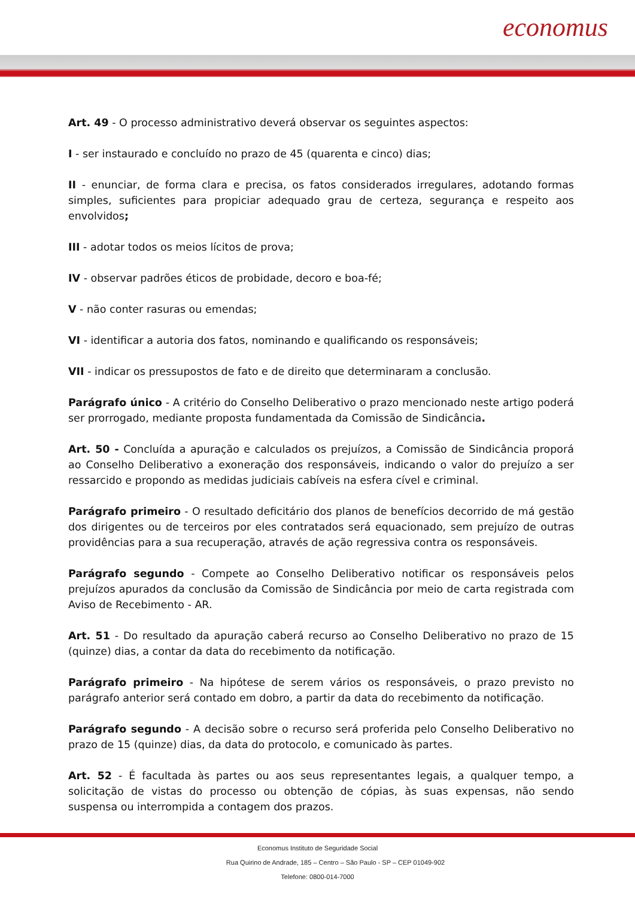economus
Art. 49 - O processo administrativo deverá observar os seguintes aspectos:
I - ser instaurado e concluído no prazo de 45 (quarenta e cinco) dias;
II - enunciar, de forma clara e precisa, os fatos considerados irregulares, adotando formas simples, suficientes para propiciar adequado grau de certeza, segurança e respeito aos envolvidos;
III - adotar todos os meios lícitos de prova;
IV - observar padrões éticos de probidade, decoro e boa-fé;
V - não conter rasuras ou emendas;
VI - identificar a autoria dos fatos, nominando e qualificando os responsáveis;
VII - indicar os pressupostos de fato e de direito que determinaram a conclusão.
Parágrafo único - A critério do Conselho Deliberativo o prazo mencionado neste artigo poderá ser prorrogado, mediante proposta fundamentada da Comissão de Sindicância.
Art. 50 - Concluída a apuração e calculados os prejuízos, a Comissão de Sindicância proporá ao Conselho Deliberativo a exoneração dos responsáveis, indicando o valor do prejuízo a ser ressarcido e propondo as medidas judiciais cabíveis na esfera cível e criminal.
Parágrafo primeiro - O resultado deficitário dos planos de benefícios decorrido de má gestão dos dirigentes ou de terceiros por eles contratados será equacionado, sem prejuízo de outras providências para a sua recuperação, através de ação regressiva contra os responsáveis.
Parágrafo segundo - Compete ao Conselho Deliberativo notificar os responsáveis pelos prejuízos apurados da conclusão da Comissão de Sindicância por meio de carta registrada com Aviso de Recebimento - AR.
Art. 51 - Do resultado da apuração caberá recurso ao Conselho Deliberativo no prazo de 15 (quinze) dias, a contar da data do recebimento da notificação.
Parágrafo primeiro - Na hipótese de serem vários os responsáveis, o prazo previsto no parágrafo anterior será contado em dobro, a partir da data do recebimento da notificação.
Parágrafo segundo - A decisão sobre o recurso será proferida pelo Conselho Deliberativo no prazo de 15 (quinze) dias, da data do protocolo, e comunicado às partes.
Art. 52 - É facultada às partes ou aos seus representantes legais, a qualquer tempo, a solicitação de vistas do processo ou obtenção de cópias, às suas expensas, não sendo suspensa ou interrompida a contagem dos prazos.
Economus Instituto de Seguridade Social
Rua Quirino de Andrade, 185 – Centro – São Paulo - SP – CEP 01049-902
Telefone: 0800-014-7000